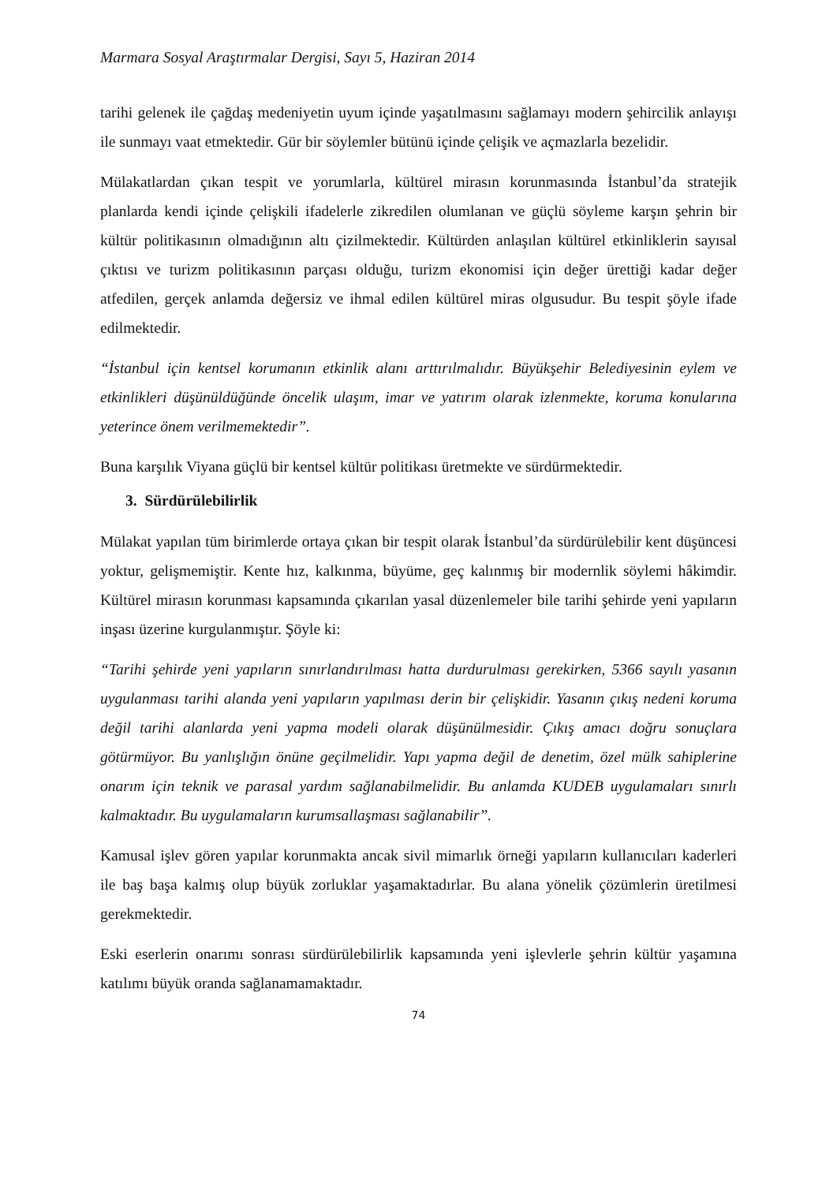Marmara Sosyal Araştırmalar Dergisi, Sayı 5, Haziran 2014
tarihi gelenek ile çağdaş medeniyetin uyum içinde yaşatılmasını sağlamayı modern şehircilik anlayışı ile sunmayı vaat etmektedir. Gür bir söylemler bütünü içinde çelişik ve açmazlarla bezelidir.
Mülakatlardan çıkan tespit ve yorumlarla, kültürel mirasın korunmasında İstanbul’da stratejik planlarda kendi içinde çelişkili ifadelerle zikredilen olumlanan ve güçlü söyleme karşın şehrin bir kültür politikasının olmadığının altı çizilmektedir. Kültürden anlaşılan kültürel etkinliklerin sayısal çıktısı ve turizm politikasının parçası olduğu, turizm ekonomisi için değer ürettiği kadar değer atfedilen, gerçek anlamda değersiz ve ihmal edilen kültürel miras olgusudur. Bu tespit şöyle ifade edilmektedir.
“İstanbul için kentsel korumanın etkinlik alanı arttırılmalıdır. Büyükşehir Belediyesinin eylem ve etkinlikleri düşünüldüğünde öncelik ulaşım, imar ve yatırım olarak izlenmekte, koruma konularına yeterince önem verilmemektedir”.
Buna karşılık Viyana güçlü bir kentsel kültür politikası üretmekte ve sürdürmektedir.
3. Sürdürülebilirlik
Mülakat yapılan tüm birimlerde ortaya çıkan bir tespit olarak İstanbul’da sürdürülebilir kent düşüncesi yoktur, gelişmemiştir. Kente hız, kalkınma, büyüme, geç kalınmış bir modernlik söylemi hâkimdir. Kültürel mirasın korunması kapsamında çıkarılan yasal düzenlemeler bile tarihi şehirde yeni yapıların inşası üzerine kurgulanmıştır. Şöyle ki:
“Tarihi şehirde yeni yapıların sınırlandırılması hatta durdurulması gerekirken, 5366 sayılı yasanın uygulanması tarihi alanda yeni yapıların yapılması derin bir çelişkidir. Yasanın çıkış nedeni koruma değil tarihi alanlarda yeni yapma modeli olarak düşünülmesidir. Çıkış amacı doğru sonuçlara götürmüyor. Bu yanlışlığın önüne geçilmelidir. Yapı yapma değil de denetim, özel mülk sahiplerine onarım için teknik ve parasal yardım sağlanabilmelidir. Bu anlamda KUDEB uygulamaları sınırlı kalmaktadır. Bu uygulamaların kurumsallaşması sağlanabilir”.
Kamusal işlev gören yapılar korunmakta ancak sivil mimarlık örneği yapıların kullanıcıları kaderleri ile baş başa kalmış olup büyük zorluklar yaşamaktadırlar. Bu alana yönelik çözümlerin üretilmesi gerekmektedir.
Eski eserlerin onarımı sonrası sürdürülebilirlik kapsamında yeni işlevlerle şehrin kültür yaşamına katılımı büyük oranda sağlanamamaktadır.
74